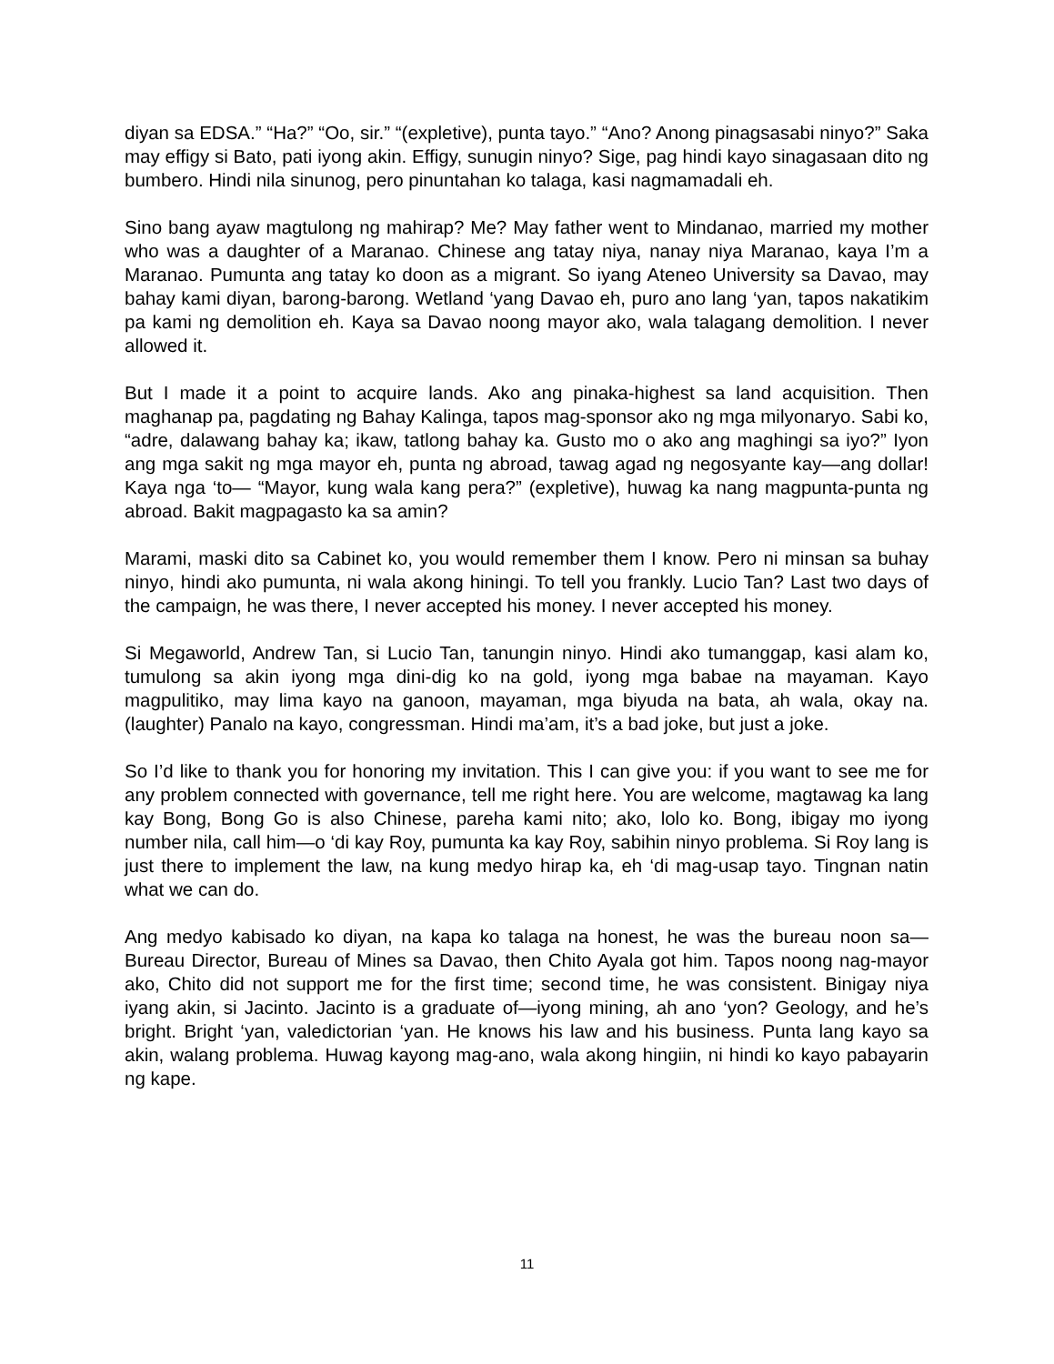diyan sa EDSA.” “Ha?” “Oo, sir.” “(expletive), punta tayo.” “Ano? Anong pinagsasabi ninyo?” Saka may effigy si Bato, pati iyong akin. Effigy, sunugin ninyo? Sige, pag hindi kayo sinagasaan dito ng bumbero. Hindi nila sinunog, pero pinuntahan ko talaga, kasi nagmamadali eh.
Sino bang ayaw magtulong ng mahirap? Me? May father went to Mindanao, married my mother who was a daughter of a Maranao. Chinese ang tatay niya, nanay niya Maranao, kaya I’m a Maranao. Pumunta ang tatay ko doon as a migrant. So iyang Ateneo University sa Davao, may bahay kami diyan, barong-barong. Wetland ‘yang Davao eh, puro ano lang ‘yan, tapos nakatikim pa kami ng demolition eh. Kaya sa Davao noong mayor ako, wala talagang demolition. I never allowed it.
But I made it a point to acquire lands. Ako ang pinaka-highest sa land acquisition. Then maghanap pa, pagdating ng Bahay Kalinga, tapos mag-sponsor ako ng mga milyonaryo. Sabi ko, “adre, dalawang bahay ka; ikaw, tatlong bahay ka. Gusto mo o ako ang maghingi sa iyo?” Iyon ang mga sakit ng mga mayor eh, punta ng abroad, tawag agad ng negosyante kay—ang dollar! Kaya nga ‘to— “Mayor, kung wala kang pera?” (expletive), huwag ka nang magpunta-punta ng abroad. Bakit magpagasto ka sa amin?
Marami, maski dito sa Cabinet ko, you would remember them I know. Pero ni minsan sa buhay ninyo, hindi ako pumunta, ni wala akong hiningi. To tell you frankly. Lucio Tan? Last two days of the campaign, he was there, I never accepted his money. I never accepted his money.
Si Megaworld, Andrew Tan, si Lucio Tan, tanungin ninyo. Hindi ako tumanggap, kasi alam ko, tumulong sa akin iyong mga dini-dig ko na gold, iyong mga babae na mayaman. Kayo magpulitiko, may lima kayo na ganoon, mayaman, mga biyuda na bata, ah wala, okay na. (laughter) Panalo na kayo, congressman. Hindi ma’am, it’s a bad joke, but just a joke.
So I’d like to thank you for honoring my invitation. This I can give you: if you want to see me for any problem connected with governance, tell me right here. You are welcome, magtawag ka lang kay Bong, Bong Go is also Chinese, pareha kami nito; ako, lolo ko. Bong, ibigay mo iyong number nila, call him—o ‘di kay Roy, pumunta ka kay Roy, sabihin ninyo problema. Si Roy lang is just there to implement the law, na kung medyo hirap ka, eh ‘di mag-usap tayo. Tingnan natin what we can do.
Ang medyo kabisado ko diyan, na kapa ko talaga na honest, he was the bureau noon sa—Bureau Director, Bureau of Mines sa Davao, then Chito Ayala got him. Tapos noong nag-mayor ako, Chito did not support me for the first time; second time, he was consistent. Binigay niya iyang akin, si Jacinto. Jacinto is a graduate of—iyong mining, ah ano ‘yon? Geology, and he’s bright. Bright ‘yan, valedictorian ‘yan. He knows his law and his business. Punta lang kayo sa akin, walang problema. Huwag kayong mag-ano, wala akong hingiin, ni hindi ko kayo pabayarin ng kape.
11